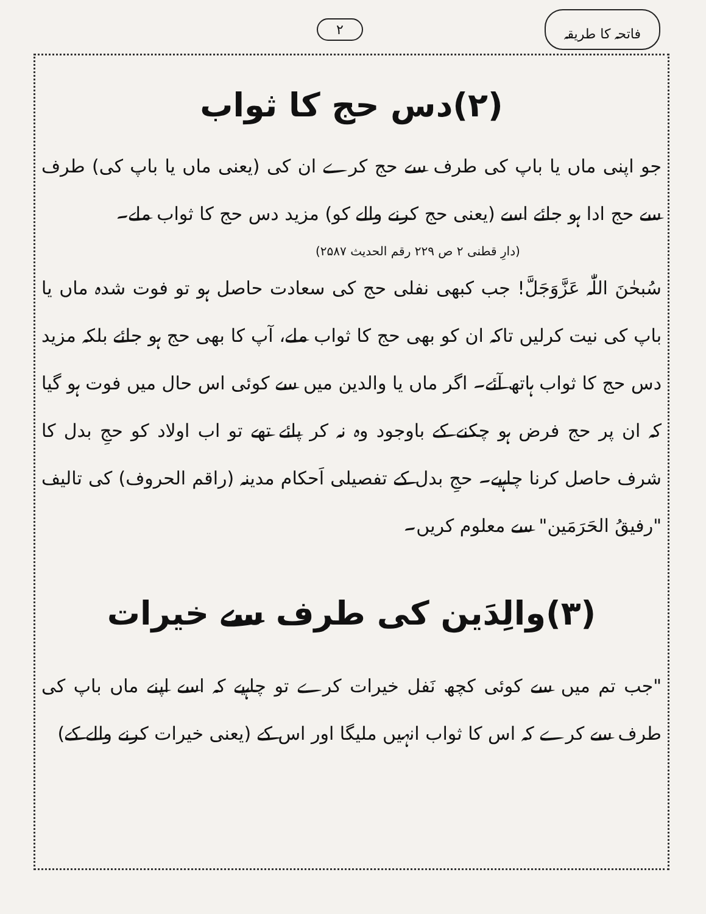فاتحہ کا طریقہ ۲
(۲)دس حج کا ثواب
جو اپنی ماں یا باپ کی طرف سے حج کرے ان کی (یعنی ماں یا باپ کی) طرف سے حج ادا ہو جائے اسے (یعنی حج کرنے والے کو) مزید دس حج کا ثواب ملے۔
(دارِ قطنی ۲ ص ۲۲۹ رقم الحدیث ۲۵۸۷)
سُبحٰنَ اللّٰہ عَزَّوَجَلَّ! جب کبھی نفلی حج کی سعادت حاصل ہو تو فوت شدہ ماں یا باپ کی نیت کرلیں تاکہ ان کو بھی حج کا ثواب ملے، آپ کا بھی حج ہو جائے بلکہ مزید دس حج کا ثواب ہاتھ آئے۔ اگر ماں یا والدین میں سے کوئی اس حال میں فوت ہو گیا کہ ان پر حج فرض ہو چکنے کے باوجود وہ نہ کر پائے تھے تو اب اولاد کو حجِ بدل کا شرف حاصل کرنا چاہیے۔ حجِ بدل کے تفصیلی اَحکام مدینہ (راقم الحروف) کی تالیف "رفیقُ الحَرَمَین" سے معلوم کریں۔
(۳)والِدَین کی طرف سے خیرات
"جب تم میں سے کوئی کچھ نَفل خیرات کرے تو چاہیے کہ اسے اپنے ماں باپ کی طرف سے کرے کہ اس کا ثواب انہیں ملیگا اور اس کے (یعنی خیرات کرنے والے کے)